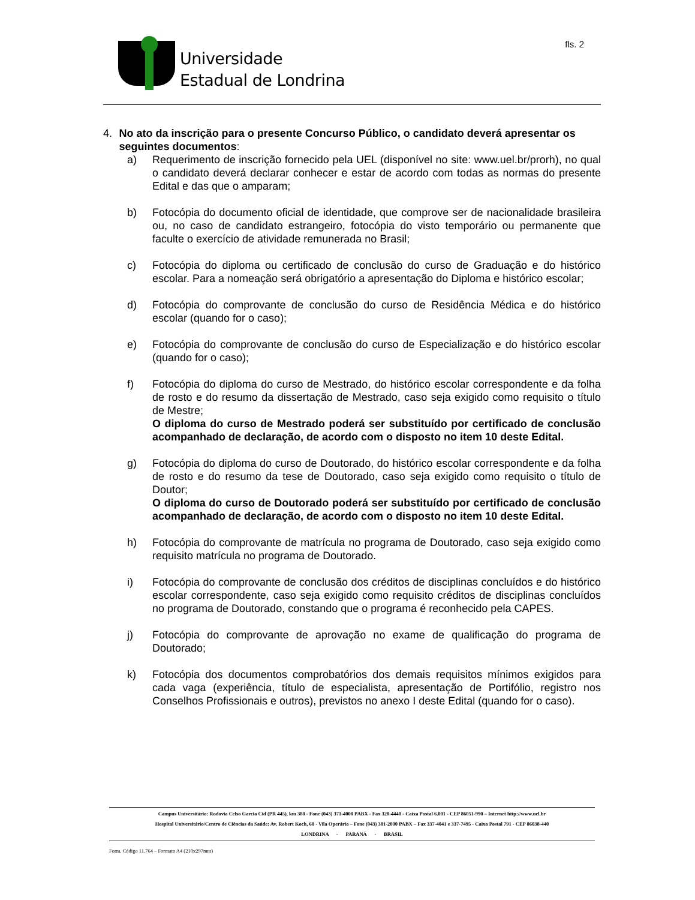Universidade
Estadual de Londrina
fls. 2
4. No ato da inscrição para o presente Concurso Público, o candidato deverá apresentar os seguintes documentos:
a) Requerimento de inscrição fornecido pela UEL (disponível no site: www.uel.br/prorh), no qual o candidato deverá declarar conhecer e estar de acordo com todas as normas do presente Edital e das que o amparam;
b) Fotocópia do documento oficial de identidade, que comprove ser de nacionalidade brasileira ou, no caso de candidato estrangeiro, fotocópia do visto temporário ou permanente que faculte o exercício de atividade remunerada no Brasil;
c) Fotocópia do diploma ou certificado de conclusão do curso de Graduação e do histórico escolar. Para a nomeação será obrigatório a apresentação do Diploma e histórico escolar;
d) Fotocópia do comprovante de conclusão do curso de Residência Médica e do histórico escolar (quando for o caso);
e) Fotocópia do comprovante de conclusão do curso de Especialização e do histórico escolar (quando for o caso);
f) Fotocópia do diploma do curso de Mestrado, do histórico escolar correspondente e da folha de rosto e do resumo da dissertação de Mestrado, caso seja exigido como requisito o título de Mestre;
O diploma do curso de Mestrado poderá ser substituído por certificado de conclusão acompanhado de declaração, de acordo com o disposto no item 10 deste Edital.
g) Fotocópia do diploma do curso de Doutorado, do histórico escolar correspondente e da folha de rosto e do resumo da tese de Doutorado, caso seja exigido como requisito o título de Doutor;
O diploma do curso de Doutorado poderá ser substituído por certificado de conclusão acompanhado de declaração, de acordo com o disposto no item 10 deste Edital.
h) Fotocópia do comprovante de matrícula no programa de Doutorado, caso seja exigido como requisito matrícula no programa de Doutorado.
i) Fotocópia do comprovante de conclusão dos créditos de disciplinas concluídos e do histórico escolar correspondente, caso seja exigido como requisito créditos de disciplinas concluídos no programa de Doutorado, constando que o programa é reconhecido pela CAPES.
j) Fotocópia do comprovante de aprovação no exame de qualificação do programa de Doutorado;
k) Fotocópia dos documentos comprobatórios dos demais requisitos mínimos exigidos para cada vaga (experiência, título de especialista, apresentação de Portifólio, registro nos Conselhos Profissionais e outros), previstos no anexo I deste Edital (quando for o caso).
Campus Universitário: Rodovia Celso Garcia Cid (PR 445), km 380 - Fone (043) 371-4000 PABX - Fax 328-4440 - Caixa Postal 6.001 - CEP 86051-990 – Internet http://www.uel.br
Hospital Universitário/Centro de Ciências da Saúde: Av. Robert Koch, 60 - Vila Operária – Fone (043) 381-2000 PABX – Fax 337-4041 e 337-7495 - Caixa Postal 791 - CEP 86038-440
LONDRINA - PARANÁ - BRASIL
Form. Código 11.764 – Formato A4 (210x297mm)